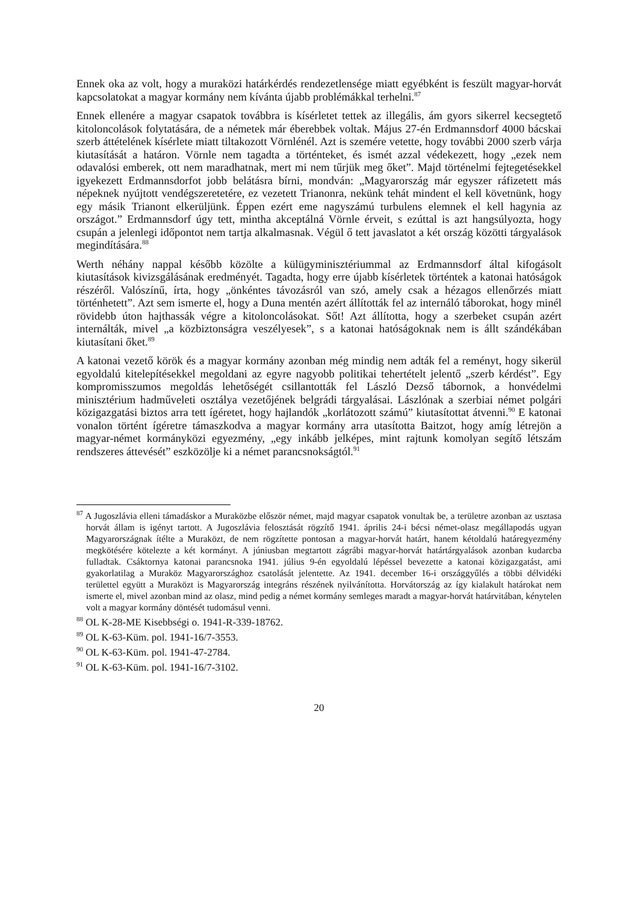Ennek oka az volt, hogy a muraközi határkérdés rendezetlensége miatt egyébként is feszült magyar-horvát kapcsolatokat a magyar kormány nem kívánta újabb problémákkal terhelni.<sup>87</sup>
Ennek ellenére a magyar csapatok továbbra is kísérletet tettek az illegális, ám gyors sikerrel kecsegtető kitoloncolások folytatására, de a németek már éberebbek voltak. Május 27-én Erdmannsdorf 4000 bácskai szerb áttételének kísérlete miatt tiltakozott Vörnlénél. Azt is szemére vetette, hogy további 2000 szerb várja kiutasítását a határon. Vörnle nem tagadta a történteket, és ismét azzal védekezett, hogy „ezek nem odavalósi emberek, ott nem maradhatnak, mert mi nem tűrjük meg őket”. Majd történelmi fejtegetésekkel igyekezett Erdmannsdorfot jobb belátásra bírni, mondván: „Magyarország már egyszer ráfizetett más népeknek nyújtott vendégszeretetére, ez vezetett Trianonra, nekünk tehát mindent el kell követnünk, hogy egy másik Trianont elkerüljünk. Éppen ezért eme nagyszámú turbulens elemnek el kell hagynia az országot.” Erdmannsdorf úgy tett, mintha akceptálná Vörnle érveit, s ezúttal is azt hangsúlyozta, hogy csupán a jelenlegi időpontot nem tartja alkalmasnak. Végül ő tett javaslatot a két ország közötti tárgyalások megindítására.<sup>88</sup>
Werth néhány nappal később közölte a külügyminisztériummal az Erdmannsdorf által kifogásolt kiutasítások kivizsgálásának eredményét. Tagadta, hogy erre újabb kísérletek történtek a katonai hatóságok részéről. Valószínű, írta, hogy „önkéntes távozásról van szó, amely csak a hézagos ellenőrzés miatt történhetett”. Azt sem ismerte el, hogy a Duna mentén azért állították fel az internáló táborokat, hogy minél rövidebb úton hajthassák végre a kitoloncolásokat. Sőt! Azt állította, hogy a szerbeket csupán azért internálták, mivel „a közbiztonságra veszélyesek”, s a katonai hatóságoknak nem is állt szándékában kiutasítani őket.<sup>89</sup>
A katonai vezető körök és a magyar kormány azonban még mindig nem adták fel a reményt, hogy sikerül egyoldalú kitelepítésekkel megoldani az egyre nagyobb politikai tehertételt jelentő „szerb kérdést”. Egy kompromisszumos megoldás lehetőségét csillantották fel László Dezső tábornok, a honvédelmi minisztérium hadműveleti osztálya vezetőjének belgrádi tárgyalásai. Lászlónak a szerbiai német polgári közigazgatási biztos arra tett ígéretet, hogy hajlandók „korlátozott számú” kiutasítottat átvenni.<sup>90</sup> E katonai vonalon történt ígéretre támaszkodva a magyar kormány arra utasította Baitzot, hogy amíg létrejön a magyar-német kormányközi egyezmény, „egy inkább jelképes, mint rajtunk komolyan segítő létszám rendszeres áttevését” eszközölje ki a német parancsnokságtól.<sup>91</sup>
<sup>87</sup> A Jugoszlávia elleni támadáskor a Muraközbe először német, majd magyar csapatok vonultak be, a területre azonban az usztasa horvát állam is igényt tartott. A Jugoszlávia felosztását rögzítő 1941. április 24-i bécsi német-olasz megállapodás ugyan Magyarországnak ítélte a Muraközt, de nem rögzítette pontosan a magyar-horvát határt, hanem kétoldalú határegyezmény megkötésére kötelezte a két kormányt. A júniusban megtartott zágrábi magyar-horvát határtárgyalások azonban kudarcba fulladtak. Csáktornya katonai parancsnoka 1941. július 9-én egyoldalú lépéssel bevezette a katonai közigazgatást, ami gyakorlatilag a Muraköz Magyarországhoz csatolását jelentette. Az 1941. december 16-i országgyűlés a többi délvidéki területtel együtt a Muraközt is Magyarország integráns részének nyilvánította. Horvátország az így kialakult határokat nem ismerte el, mivel azonban mind az olasz, mind pedig a német kormány semleges maradt a magyar-horvát határvitában, kénytelen volt a magyar kormány döntését tudomásul venni.
<sup>88</sup> OL K-28-ME Kisebbségi o. 1941-R-339-18762.
<sup>89</sup> OL K-63-Küm. pol. 1941-16/7-3553.
<sup>90</sup> OL K-63-Küm. pol. 1941-47-2784.
<sup>91</sup> OL K-63-Küm. pol. 1941-16/7-3102.
20